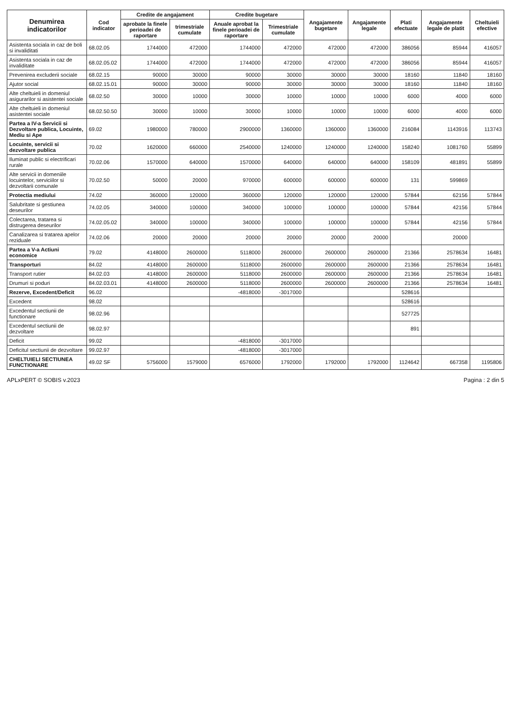| Denumirea indicatorilor | Cod indicator | Credite de angajament | | Credite bugetare | | Angajamente bugetare | Angajamente legale | Plati efectuate | Angajamente legale de platit | Cheltuieli efective |
| --- | --- | --- | --- | --- | --- | --- | --- | --- | --- | --- |
| | | aprobate la finele perioadei de raportare | trimestriale cumulate | Anuale aprobat la finele perioadei de raportare | Trimestriale cumulate | | | | | |
| Asistenta sociala in caz de boli si invaliditati | 68.02.05 | 1744000 | 472000 | 1744000 | 472000 | 472000 | 472000 | 386056 | 85944 | 416057 |
| Asistenta sociala in caz de invaliditate | 68.02.05.02 | 1744000 | 472000 | 1744000 | 472000 | 472000 | 472000 | 386056 | 85944 | 416057 |
| Prevenirea excluderii sociale | 68.02.15 | 90000 | 30000 | 90000 | 30000 | 30000 | 30000 | 18160 | 11840 | 18160 |
| Ajutor social | 68.02.15.01 | 90000 | 30000 | 90000 | 30000 | 30000 | 30000 | 18160 | 11840 | 18160 |
| Alte cheltuieli in domeniul asigurarilor si asistentei sociale | 68.02.50 | 30000 | 10000 | 30000 | 10000 | 10000 | 10000 | 6000 | 4000 | 6000 |
| Alte cheltuieli in domeniul asistentei sociale | 68.02.50.50 | 30000 | 10000 | 30000 | 10000 | 10000 | 10000 | 6000 | 4000 | 6000 |
| Partea a IV-a Servicii si Dezvoltare publica, Locuinte, Mediu si Ape | 69.02 | 1980000 | 780000 | 2900000 | 1360000 | 1360000 | 1360000 | 216084 | 1143916 | 113743 |
| Locuinte, servicii si dezvoltare publica | 70.02 | 1620000 | 660000 | 2540000 | 1240000 | 1240000 | 1240000 | 158240 | 1081760 | 55899 |
| Iluminat public si electrificari rurale | 70.02.06 | 1570000 | 640000 | 1570000 | 640000 | 640000 | 640000 | 158109 | 481891 | 55899 |
| Alte servicii in domeniile locuintelor, serviciilor si dezvoltarii comunale | 70.02.50 | 50000 | 20000 | 970000 | 600000 | 600000 | 600000 | 131 | 599869 | |
| Protectia mediului | 74.02 | 360000 | 120000 | 360000 | 120000 | 120000 | 120000 | 57844 | 62156 | 57844 |
| Salubritate si gestiunea deseurilor | 74.02.05 | 340000 | 100000 | 340000 | 100000 | 100000 | 100000 | 57844 | 42156 | 57844 |
| Colectarea, tratarea si distrugerea deseurilor | 74.02.05.02 | 340000 | 100000 | 340000 | 100000 | 100000 | 100000 | 57844 | 42156 | 57844 |
| Canalizarea si tratarea apelor reziduale | 74.02.06 | 20000 | 20000 | 20000 | 20000 | 20000 | 20000 | | 20000 | |
| Partea a V-a Actiuni economice | 79.02 | 4148000 | 2600000 | 5118000 | 2600000 | 2600000 | 2600000 | 21366 | 2578634 | 16481 |
| Transporturi | 84.02 | 4148000 | 2600000 | 5118000 | 2600000 | 2600000 | 2600000 | 21366 | 2578634 | 16481 |
| Transport rutier | 84.02.03 | 4148000 | 2600000 | 5118000 | 2600000 | 2600000 | 2600000 | 21366 | 2578634 | 16481 |
| Drumuri si poduri | 84.02.03.01 | 4148000 | 2600000 | 5118000 | 2600000 | 2600000 | 2600000 | 21366 | 2578634 | 16481 |
| Rezerve, Excedent/Deficit | 96.02 | | | -4818000 | -3017000 | | | 528616 | | |
| Excedent | 98.02 | | | | | | | 528616 | | |
| Excedentul sectiunii de functionare | 98.02.96 | | | | | | | 527725 | | |
| Excedentul sectiunii de dezvoltare | 98.02.97 | | | | | | | 891 | | |
| Deficit | 99.02 | | | -4818000 | -3017000 | | | | | |
| Deficitul sectiunii de dezvoltare | 99.02.97 | | | -4818000 | -3017000 | | | | | |
| CHELTUIELI SECTIUNEA FUNCTIONARE | 49.02 SF | 5756000 | 1579000 | 6576000 | 1792000 | 1792000 | 1792000 | 1124642 | 667358 | 1195806 |
APLxPERT © SOBIS v.2023 Pagina : 2 din 5